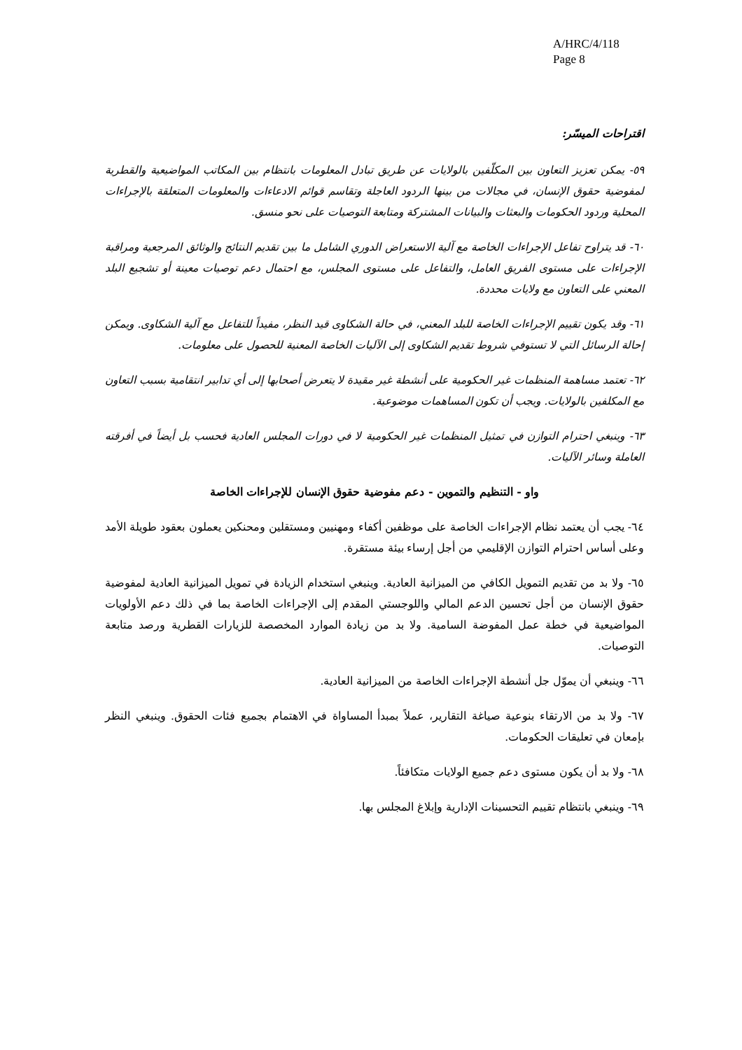A/HRC/4/118
Page 8
اقتراحات الميسّر:
٥٩- يمكن تعزيز التعاون بين المكلّفين بالولايات عن طريق تبادل المعلومات بانتظام بين المكاتب المواضيعية والقطرية لمفوضية حقوق الإنسان، في مجالات من بينها الردود العاجلة وتقاسم قوائم الادعاءات والمعلومات المتعلقة بالإجراءات المحلية وردود الحكومات والبعثات والبيانات المشتركة ومتابعة التوصيات على نحو منسق.
٦٠- قد يتراوح تفاعل الإجراءات الخاصة مع آلية الاستعراض الدوري الشامل ما بين تقديم النتائج والوثائق المرجعية ومراقبة الإجراءات على مستوى الفريق العامل، والتفاعل على مستوى المجلس، مع احتمال دعم توصيات معينة أو تشجيع البلد المعني على التعاون مع ولايات محددة.
٦١- وقد يكون تقييم الإجراءات الخاصة للبلد المعني، في حالة الشكاوى قيد النظر، مفيداً للتفاعل مع آلية الشكاوى. ويمكن إحالة الرسائل التي لا تستوفي شروط تقديم الشكاوى إلى الآليات الخاصة المعنية للحصول على معلومات.
٦٢- تعتمد مساهمة المنظمات غير الحكومية على أنشطة غير مقيدة لا يتعرض أصحابها إلى أي تدابير انتقامية بسبب التعاون مع المكلفين بالولايات. ويجب أن تكون المساهمات موضوعية.
٦٣- وينبغي احترام التوازن في تمثيل المنظمات غير الحكومية لا في دورات المجلس العادية فحسب بل أيضاً في أفرقته العاملة وسائر الآليات.
واو - التنظيم والتموين - دعم مفوضية حقوق الإنسان للإجراءات الخاصة
٦٤- يجب أن يعتمد نظام الإجراءات الخاصة على موظفين أكفاء ومهنيين ومستقلين ومحنكين يعملون بعقود طويلة الأمد وعلى أساس احترام التوازن الإقليمي من أجل إرساء بيئة مستقرة.
٦٥- ولا بد من تقديم التمويل الكافي من الميزانية العادية. وينبغي استخدام الزيادة في تمويل الميزانية العادية لمفوضية حقوق الإنسان من أجل تحسين الدعم المالي واللوجستي المقدم إلى الإجراءات الخاصة بما في ذلك دعم الأولويات المواضيعية في خطة عمل المفوضة السامية. ولا بد من زيادة الموارد المخصصة للزيارات القطرية ورصد متابعة التوصيات.
٦٦- وينبغي أن يموّل جل أنشطة الإجراءات الخاصة من الميزانية العادية.
٦٧- ولا بد من الارتقاء بنوعية صياغة التقارير، عملاً بمبدأ المساواة في الاهتمام بجميع فئات الحقوق. وينبغي النظر بإمعان في تعليقات الحكومات.
٦٨- ولا بد أن يكون مستوى دعم جميع الولايات متكافئاً.
٦٩- وينبغي بانتظام تقييم التحسينات الإدارية وإبلاغ المجلس بها.